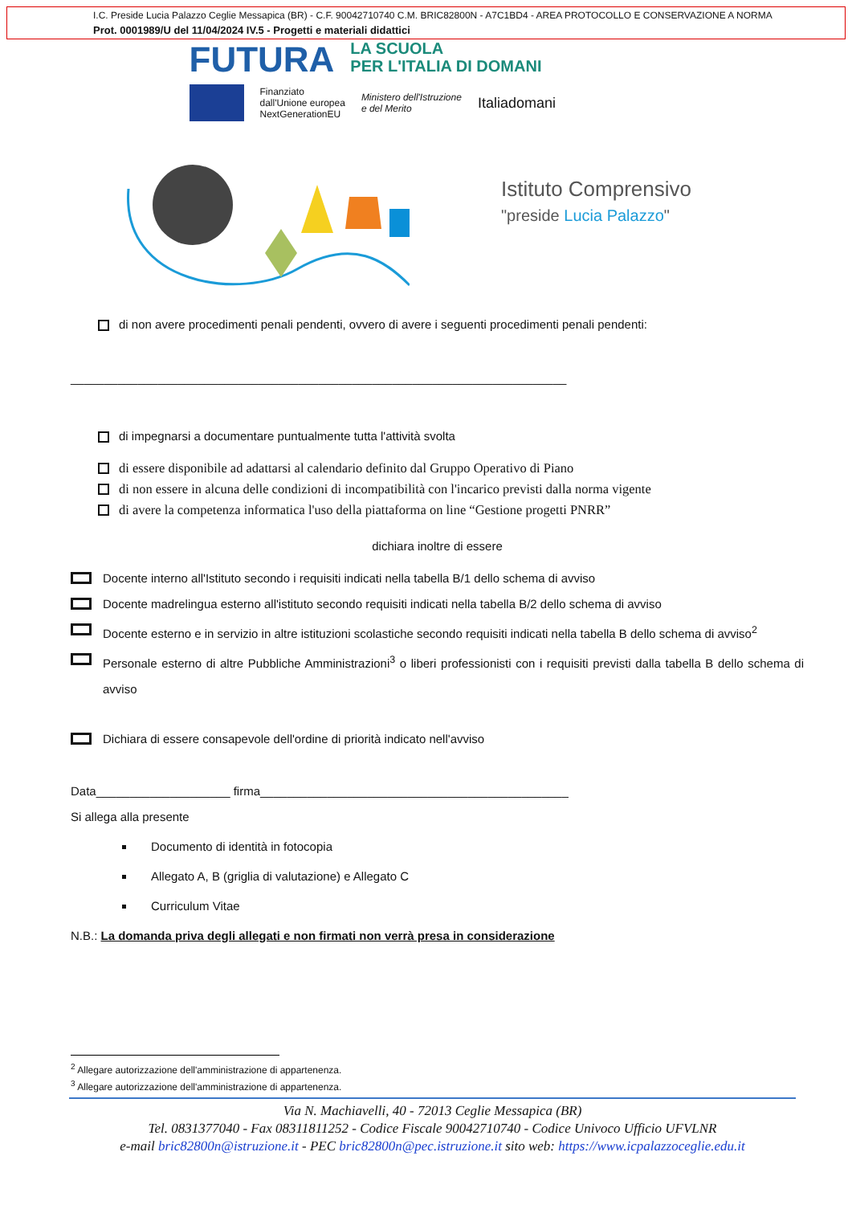I.C. Preside Lucia Palazzo Ceglie Messapica (BR) - C.F. 90042710740 C.M. BRIC82800N - A7C1BD4 - AREA PROTOCOLLO E CONSERVAZIONE A NORMA
Prot. 0001989/U del 11/04/2024 IV.5 - Progetti e materiali didattici
FUTURA LA SCUOLA
PER L'ITALIA DI DOMANI
Finanziato
dall'Unione europea
NextGenerationEU
Ministero dell'Istruzione
e del Merito
Italiadomani
Istituto Comprensivo
"preside Lucia Palazzo"
di non avere procedimenti penali pendenti, ovvero di avere i seguenti procedimenti penali pendenti:
__________________________________________________________________________
di impegnarsi a documentare puntualmente tutta l'attività svolta
di essere disponibile ad adattarsi al calendario definito dal Gruppo Operativo di Piano
di non essere in alcuna delle condizioni di incompatibilità con l'incarico previsti dalla norma vigente
di avere la competenza informatica l'uso della piattaforma on line “Gestione progetti PNRR”
dichiara inoltre di essere
Docente interno all'Istituto secondo i requisiti indicati nella tabella B/1 dello schema di avviso
Docente madrelingua esterno all'istituto secondo requisiti indicati nella tabella B/2 dello schema di avviso
Docente esterno e in servizio in altre istituzioni scolastiche secondo requisiti indicati nella tabella B dello schema di avviso<sup>2</sup>
Personale esterno di altre Pubbliche Amministrazioni<sup>3</sup> o liberi professionisti con i requisiti previsti dalla tabella B dello schema di avviso
Dichiara di essere consapevole dell'ordine di priorità indicato nell'avviso
Data____________________ firma______________________________________________
Si allega alla presente
Documento di identità in fotocopia
Allegato A, B (griglia di valutazione) e Allegato C
Curriculum Vitae
N.B.: La domanda priva degli allegati e non firmati non verrà presa in considerazione
<sup>2</sup> Allegare autorizzazione dell'amministrazione di appartenenza.
<sup>3</sup> Allegare autorizzazione dell'amministrazione di appartenenza.
Via N. Machiavelli, 40 - 72013 Ceglie Messapica (BR)
Tel. 0831377040 - Fax 08311811252 - Codice Fiscale 90042710740 - Codice Univoco Ufficio UFVLNR
e-mail bric82800n@istruzione.it - PEC bric82800n@pec.istruzione.it sito web: https://www.icpalazzoceglie.edu.it